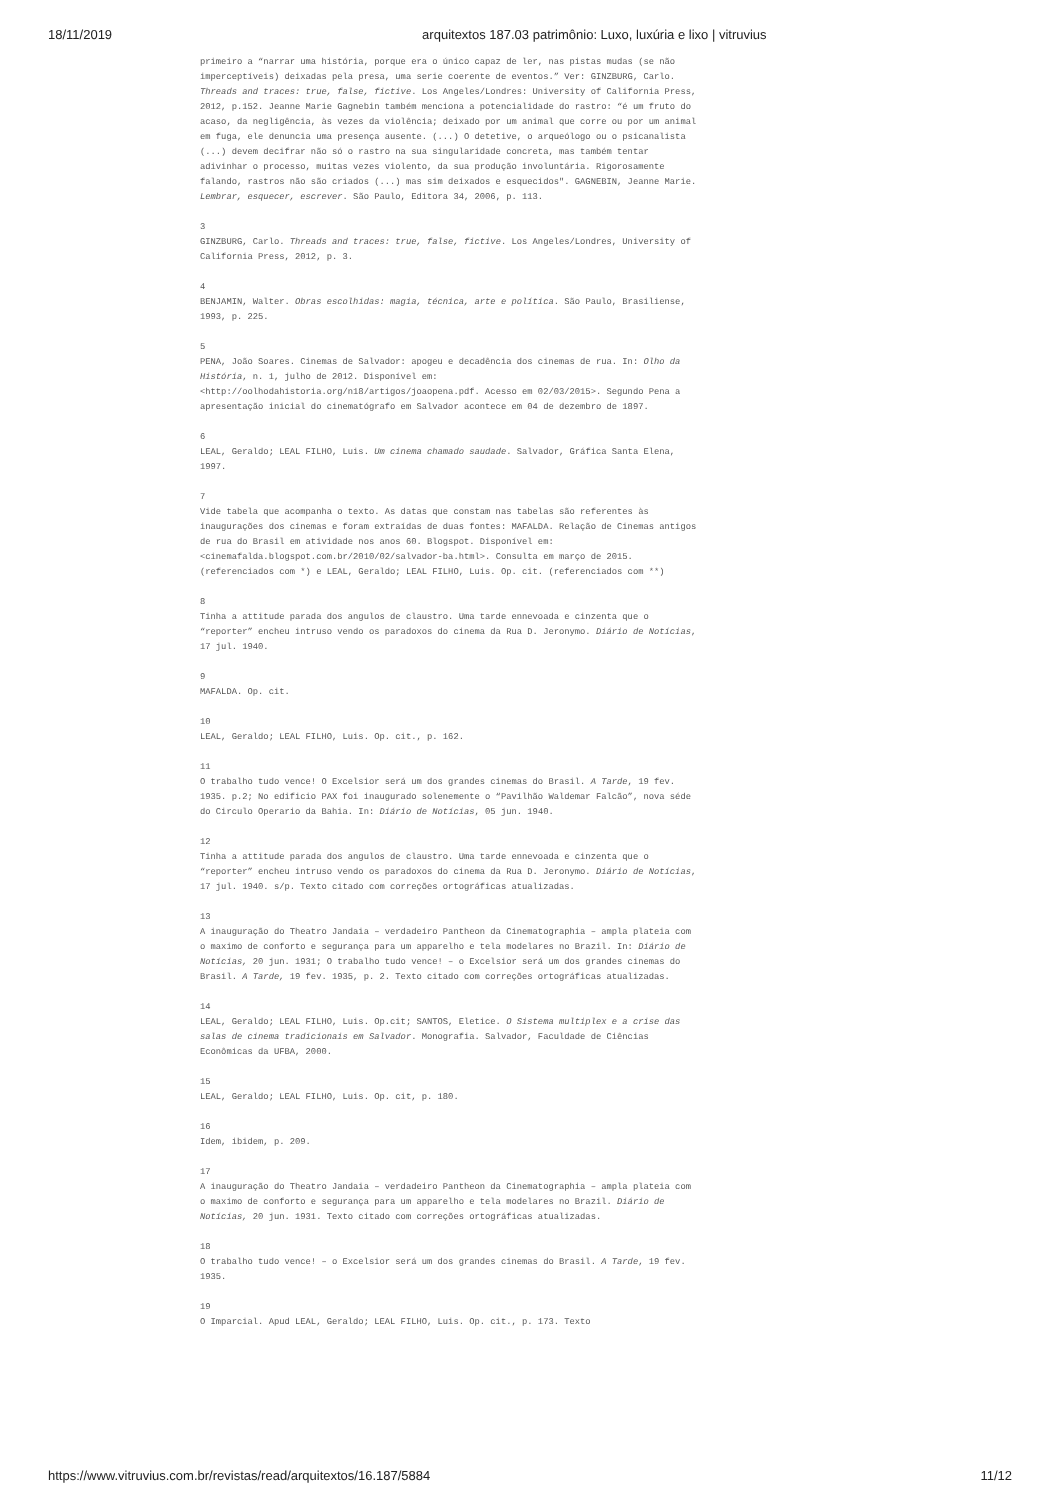18/11/2019 arquitextos 187.03 patrimônio: Luxo, luxúria e lixo | vitruvius
primeiro a “narrar uma história, porque era o único capaz de ler, nas pistas mudas (se não imperceptíveis) deixadas pela presa, uma serie coerente de eventos.” Ver: GINZBURG, Carlo. Threads and traces: true, false, fictive. Los Angeles/Londres: University of California Press, 2012, p.152. Jeanne Marie Gagnebin também menciona a potencialidade do rastro: “é um fruto do acaso, da negligência, às vezes da violência; deixado por um animal que corre ou por um animal em fuga, ele denuncia uma presença ausente. (...) O detetive, o arqueólogo ou o psicanalista (...) devem decifrar não só o rastro na sua singularidade concreta, mas também tentar adivinhar o processo, muitas vezes violento, da sua produção involuntária. Rigorosamente falando, rastros não são criados (...) mas sim deixados e esquecidos". GAGNEBIN, Jeanne Marie. Lembrar, esquecer, escrever. São Paulo, Editora 34, 2006, p. 113.
3
GINZBURG, Carlo. Threads and traces: true, false, fictive. Los Angeles/Londres, University of California Press, 2012, p. 3.
4
BENJAMIN, Walter. Obras escolhidas: magia, técnica, arte e política. São Paulo, Brasiliense, 1993, p. 225.
5
PENA, João Soares. Cinemas de Salvador: apogeu e decadência dos cinemas de rua. In: Olho da História, n. 1, julho de 2012. Disponível em: <http://oolhodahistoria.org/n18/artigos/joaopena.pdf. Acesso em 02/03/2015>. Segundo Pena a apresentação inicial do cinematógrafo em Salvador acontece em 04 de dezembro de 1897.
6
LEAL, Geraldo; LEAL FILHO, Luis. Um cinema chamado saudade. Salvador, Gráfica Santa Elena, 1997.
7
Vide tabela que acompanha o texto. As datas que constam nas tabelas são referentes às inaugurações dos cinemas e foram extraídas de duas fontes: MAFALDA. Relação de Cinemas antigos de rua do Brasil em atividade nos anos 60. Blogspot. Disponível em: <cinemafalda.blogspot.com.br/2010/02/salvador-ba.html>. Consulta em março de 2015. (referenciados com *) e LEAL, Geraldo; LEAL FILHO, Luis. Op. cit. (referenciados com **)
8
Tinha a attitude parada dos angulos de claustro. Uma tarde ennevoada e cinzenta que o “reporter” encheu intruso vendo os paradoxos do cinema da Rua D. Jeronymo. Diário de Notícias, 17 jul. 1940.
9
MAFALDA. Op. cit.
10
LEAL, Geraldo; LEAL FILHO, Luis. Op. cit., p. 162.
11
O trabalho tudo vence! O Excelsior será um dos grandes cinemas do Brasil. A Tarde, 19 fev. 1935. p.2; No edificio PAX foi inaugurado solenemente o “Pavilhão Waldemar Falcão”, nova séde do Circulo Operario da Bahia. In: Diário de Notícias, 05 jun. 1940.
12
Tinha a attitude parada dos angulos de claustro. Uma tarde ennevoada e cinzenta que o “reporter” encheu intruso vendo os paradoxos do cinema da Rua D. Jeronymo. Diário de Notícias, 17 jul. 1940. s/p. Texto citado com correções ortográficas atualizadas.
13
A inauguração do Theatro Jandaia – verdadeiro Pantheon da Cinematographia – ampla plateia com o maximo de conforto e segurança para um apparelho e tela modelares no Brazil. In: Diário de Notícias, 20 jun. 1931; O trabalho tudo vence! – o Excelsior será um dos grandes cinemas do Brasil. A Tarde, 19 fev. 1935, p. 2. Texto citado com correções ortográficas atualizadas.
14
LEAL, Geraldo; LEAL FILHO, Luis. Op.cit; SANTOS, Eletice. O Sistema multiplex e a crise das salas de cinema tradicionais em Salvador. Monografia. Salvador, Faculdade de Ciências Econômicas da UFBA, 2000.
15
LEAL, Geraldo; LEAL FILHO, Luis. Op. cit, p. 180.
16
Idem, ibidem, p. 209.
17
A inauguração do Theatro Jandaia – verdadeiro Pantheon da Cinematographia – ampla plateia com o maximo de conforto e segurança para um apparelho e tela modelares no Brazil. Diário de Notícias, 20 jun. 1931. Texto citado com correções ortográficas atualizadas.
18
O trabalho tudo vence! – o Excelsior será um dos grandes cinemas do Brasil. A Tarde, 19 fev. 1935.
19
O Imparcial. Apud LEAL, Geraldo; LEAL FILHO, Luis. Op. cit., p. 173. Texto
https://www.vitruvius.com.br/revistas/read/arquitextos/16.187/5884 11/12